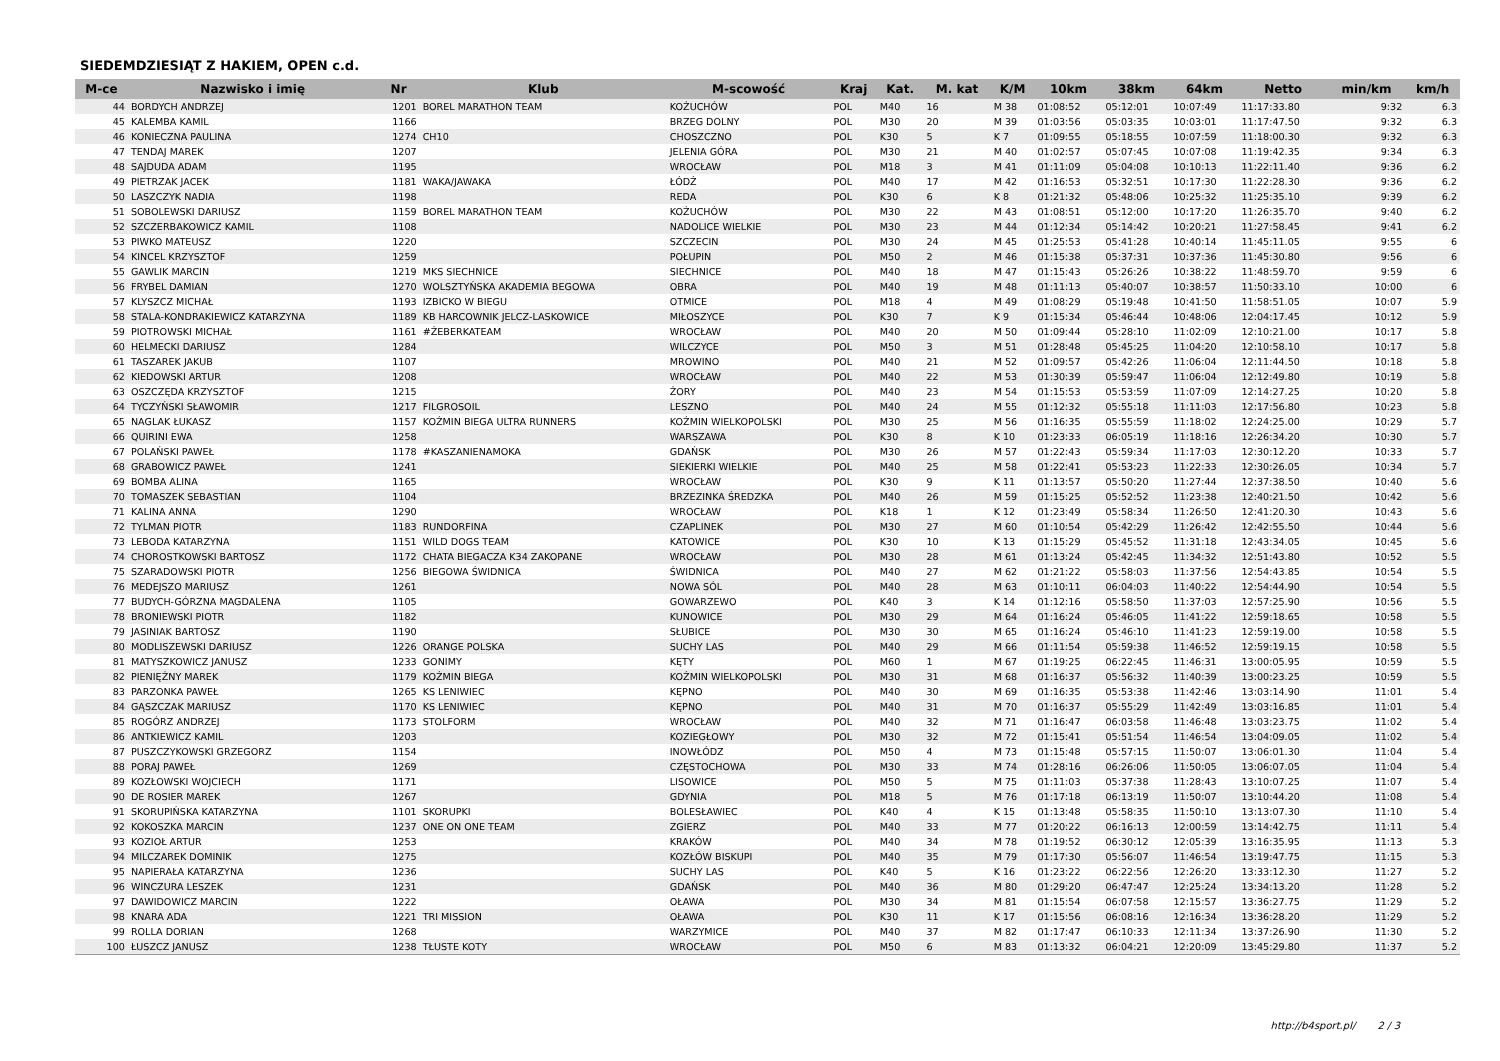SIEDEMDZIESIĄT Z HAKIEM, OPEN c.d.
| M-ce | Nazwisko i imię | Nr | Klub | M-scowość | Kraj | Kat. | M. kat | K/M | 10km | 38km | 64km | Netto | min/km | km/h |
| --- | --- | --- | --- | --- | --- | --- | --- | --- | --- | --- | --- | --- | --- | --- |
| 44 | BORDYCH ANDRZEJ | 1201 | BOREL MARATHON TEAM | KOŻUCHÓW | POL | M40 | 16 | M 38 | 01:08:52 | 05:12:01 | 10:07:49 | 11:17:33.80 | 9:32 | 6.3 |
| 45 | KALEMBA KAMIL | 1166 | | BRZEG DOLNY | POL | M30 | 20 | M 39 | 01:03:56 | 05:03:35 | 10:03:01 | 11:17:47.50 | 9:32 | 6.3 |
| 46 | KONIECZNA PAULINA | 1274 | CH10 | CHOSZCZNO | POL | K30 | 5 | K 7 | 01:09:55 | 05:18:55 | 10:07:59 | 11:18:00.30 | 9:32 | 6.3 |
| 47 | TENDAJ MAREK | 1207 | | JELENIA GÓRA | POL | M30 | 21 | M 40 | 01:02:57 | 05:07:45 | 10:07:08 | 11:19:42.35 | 9:34 | 6.3 |
| 48 | SAJDUDA ADAM | 1195 | | WROCŁAW | POL | M18 | 3 | M 41 | 01:11:09 | 05:04:08 | 10:10:13 | 11:22:11.40 | 9:36 | 6.2 |
| 49 | PIETRZAK JACEK | 1181 | WAKA/JAWAKA | ŁÓDŹ | POL | M40 | 17 | M 42 | 01:16:53 | 05:32:51 | 10:17:30 | 11:22:28.30 | 9:36 | 6.2 |
| 50 | LASZCZYK NADIA | 1198 | | REDA | POL | K30 | 6 | K 8 | 01:21:32 | 05:48:06 | 10:25:32 | 11:25:35.10 | 9:39 | 6.2 |
| 51 | SOBOLEWSKI DARIUSZ | 1159 | BOREL MARATHON TEAM | KOŻUCHÓW | POL | M30 | 22 | M 43 | 01:08:51 | 05:12:00 | 10:17:20 | 11:26:35.70 | 9:40 | 6.2 |
| 52 | SZCZERBAKOWICZ KAMIL | 1108 | | NADOLICE WIELKIE | POL | M30 | 23 | M 44 | 01:12:34 | 05:14:42 | 10:20:21 | 11:27:58.45 | 9:41 | 6.2 |
| 53 | PIWKO MATEUSZ | 1220 | | SZCZECIN | POL | M30 | 24 | M 45 | 01:25:53 | 05:41:28 | 10:40:14 | 11:45:11.05 | 9:55 | 6 |
| 54 | KINCEL KRZYSZTOF | 1259 | | POŁUPIN | POL | M50 | 2 | M 46 | 01:15:38 | 05:37:31 | 10:37:36 | 11:45:30.80 | 9:56 | 6 |
| 55 | GAWLIK MARCIN | 1219 | MKS SIECHNICE | SIECHNICE | POL | M40 | 18 | M 47 | 01:15:43 | 05:26:26 | 10:38:22 | 11:48:59.70 | 9:59 | 6 |
| 56 | FRYBEL DAMIAN | 1270 | WOLSZTYŃSKA AKADEMIA BEGOWA | OBRA | POL | M40 | 19 | M 48 | 01:11:13 | 05:40:07 | 10:38:57 | 11:50:33.10 | 10:00 | 6 |
| 57 | KLYSZCZ MICHAŁ | 1193 | IZBICKO W BIEGU | OTMICE | POL | M18 | 4 | M 49 | 01:08:29 | 05:19:48 | 10:41:50 | 11:58:51.05 | 10:07 | 5.9 |
| 58 | STALA-KONDRAKIEWICZ KATARZYNA | 1189 | KB HARCOWNIK JELCZ-LASKOWICE | MIŁOSZYCE | POL | K30 | 7 | K 9 | 01:15:34 | 05:46:44 | 10:48:06 | 12:04:17.45 | 10:12 | 5.9 |
| 59 | PIOTROWSKI MICHAŁ | 1161 | #ŻEBERKATEAM | WROCŁAW | POL | M40 | 20 | M 50 | 01:09:44 | 05:28:10 | 11:02:09 | 12:10:21.00 | 10:17 | 5.8 |
| 60 | HELMECKI DARIUSZ | 1284 | | WILCZYCE | POL | M50 | 3 | M 51 | 01:28:48 | 05:45:25 | 11:04:20 | 12:10:58.10 | 10:17 | 5.8 |
| 61 | TASZAREK JAKUB | 1107 | | MROWINO | POL | M40 | 21 | M 52 | 01:09:57 | 05:42:26 | 11:06:04 | 12:11:44.50 | 10:18 | 5.8 |
| 62 | KIEDOWSKI ARTUR | 1208 | | WROCŁAW | POL | M40 | 22 | M 53 | 01:30:39 | 05:59:47 | 11:06:04 | 12:12:49.80 | 10:19 | 5.8 |
| 63 | OSZCZĘDA KRZYSZTOF | 1215 | | ŻORY | POL | M40 | 23 | M 54 | 01:15:53 | 05:53:59 | 11:07:09 | 12:14:27.25 | 10:20 | 5.8 |
| 64 | TYCZYŃSKI SŁAWOMIR | 1217 | FILGROSOIL | LESZNO | POL | M40 | 24 | M 55 | 01:12:32 | 05:55:18 | 11:11:03 | 12:17:56.80 | 10:23 | 5.8 |
| 65 | NAGLAK ŁUKASZ | 1157 | KOŹMIN BIEGA ULTRA RUNNERS | KOŹMIN WIELKOPOLSKI | POL | M30 | 25 | M 56 | 01:16:35 | 05:55:59 | 11:18:02 | 12:24:25.00 | 10:29 | 5.7 |
| 66 | QUIRINI EWA | 1258 | | WARSZAWA | POL | K30 | 8 | K 10 | 01:23:33 | 06:05:19 | 11:18:16 | 12:26:34.20 | 10:30 | 5.7 |
| 67 | POLAŃSKI PAWEŁ | 1178 | #KASZANIENAMOKA | GDAŃSK | POL | M30 | 26 | M 57 | 01:22:43 | 05:59:34 | 11:17:03 | 12:30:12.20 | 10:33 | 5.7 |
| 68 | GRABOWICZ PAWEŁ | 1241 | | SIEKIERKI WIELKIE | POL | M40 | 25 | M 58 | 01:22:41 | 05:53:23 | 11:22:33 | 12:30:26.05 | 10:34 | 5.7 |
| 69 | BOMBA ALINA | 1165 | | WROCŁAW | POL | K30 | 9 | K 11 | 01:13:57 | 05:50:20 | 11:27:44 | 12:37:38.50 | 10:40 | 5.6 |
| 70 | TOMASZEK SEBASTIAN | 1104 | | BRZEZINKA ŚREDZKA | POL | M40 | 26 | M 59 | 01:15:25 | 05:52:52 | 11:23:38 | 12:40:21.50 | 10:42 | 5.6 |
| 71 | KALINA ANNA | 1290 | | WROCŁAW | POL | K18 | 1 | K 12 | 01:23:49 | 05:58:34 | 11:26:50 | 12:41:20.30 | 10:43 | 5.6 |
| 72 | TYLMAN PIOTR | 1183 | RUNDORFINA | CZAPLINEK | POL | M30 | 27 | M 60 | 01:10:54 | 05:42:29 | 11:26:42 | 12:42:55.50 | 10:44 | 5.6 |
| 73 | LEBODA KATARZYNA | 1151 | WILD DOGS TEAM | KATOWICE | POL | K30 | 10 | K 13 | 01:15:29 | 05:45:52 | 11:31:18 | 12:43:34.05 | 10:45 | 5.6 |
| 74 | CHOROSTKOWSKI BARTOSZ | 1172 | CHATA BIEGACZA K34 ZAKOPANE | WROCŁAW | POL | M30 | 28 | M 61 | 01:13:24 | 05:42:45 | 11:34:32 | 12:51:43.80 | 10:52 | 5.5 |
| 75 | SZARADOWSKI PIOTR | 1256 | BIEGOWA ŚWIDNICA | ŚWIDNICA | POL | M40 | 27 | M 62 | 01:21:22 | 05:58:03 | 11:37:56 | 12:54:43.85 | 10:54 | 5.5 |
| 76 | MEDEJSZO MARIUSZ | 1261 | | NOWA SÓL | POL | M40 | 28 | M 63 | 01:10:11 | 06:04:03 | 11:40:22 | 12:54:44.90 | 10:54 | 5.5 |
| 77 | BUDYCH-GÓRZNA MAGDALENA | 1105 | | GOWARZEWO | POL | K40 | 3 | K 14 | 01:12:16 | 05:58:50 | 11:37:03 | 12:57:25.90 | 10:56 | 5.5 |
| 78 | BRONIEWSKI PIOTR | 1182 | | KUNOWICE | POL | M30 | 29 | M 64 | 01:16:24 | 05:46:05 | 11:41:22 | 12:59:18.65 | 10:58 | 5.5 |
| 79 | JASINIAK BARTOSZ | 1190 | | SŁUBICE | POL | M30 | 30 | M 65 | 01:16:24 | 05:46:10 | 11:41:23 | 12:59:19.00 | 10:58 | 5.5 |
| 80 | MODLISZEWSKI DARIUSZ | 1226 | ORANGE POLSKA | SUCHY LAS | POL | M40 | 29 | M 66 | 01:11:54 | 05:59:38 | 11:46:52 | 12:59:19.15 | 10:58 | 5.5 |
| 81 | MATYSZKOWICZ JANUSZ | 1233 | GONIMY | KĘTY | POL | M60 | 1 | M 67 | 01:19:25 | 06:22:45 | 11:46:31 | 13:00:05.95 | 10:59 | 5.5 |
| 82 | PIENIĘŻNY MAREK | 1179 | KOŹMIN BIEGA | KOŹMIN WIELKOPOLSKI | POL | M30 | 31 | M 68 | 01:16:37 | 05:56:32 | 11:40:39 | 13:00:23.25 | 10:59 | 5.5 |
| 83 | PARZONKA PAWEŁ | 1265 | KS LENIWIEC | KĘPNO | POL | M40 | 30 | M 69 | 01:16:35 | 05:53:38 | 11:42:46 | 13:03:14.90 | 11:01 | 5.4 |
| 84 | GĄSZCZAK MARIUSZ | 1170 | KS LENIWIEC | KĘPNO | POL | M40 | 31 | M 70 | 01:16:37 | 05:55:29 | 11:42:49 | 13:03:16.85 | 11:01 | 5.4 |
| 85 | ROGÓRZ ANDRZEJ | 1173 | STOLFORM | WROCŁAW | POL | M40 | 32 | M 71 | 01:16:47 | 06:03:58 | 11:46:48 | 13:03:23.75 | 11:02 | 5.4 |
| 86 | ANTKIEWICZ KAMIL | 1203 | | KOZIEGŁOWY | POL | M30 | 32 | M 72 | 01:15:41 | 05:51:54 | 11:46:54 | 13:04:09.05 | 11:02 | 5.4 |
| 87 | PUSZCZYKOWSKI GRZEGORZ | 1154 | | INOWŁÓDZ | POL | M50 | 4 | M 73 | 01:15:48 | 05:57:15 | 11:50:07 | 13:06:01.30 | 11:04 | 5.4 |
| 88 | PORAJ PAWEŁ | 1269 | | CZĘSTOCHOWA | POL | M30 | 33 | M 74 | 01:28:16 | 06:26:06 | 11:50:05 | 13:06:07.05 | 11:04 | 5.4 |
| 89 | KOZŁOWSKI WOJCIECH | 1171 | | LISOWICE | POL | M50 | 5 | M 75 | 01:11:03 | 05:37:38 | 11:28:43 | 13:10:07.25 | 11:07 | 5.4 |
| 90 | DE ROSIER MAREK | 1267 | | GDYNIA | POL | M18 | 5 | M 76 | 01:17:18 | 06:13:19 | 11:50:07 | 13:10:44.20 | 11:08 | 5.4 |
| 91 | SKORUPIŃSKA KATARZYNA | 1101 | SKORUPKI | BOLESŁAWIEC | POL | K40 | 4 | K 15 | 01:13:48 | 05:58:35 | 11:50:10 | 13:13:07.30 | 11:10 | 5.4 |
| 92 | KOKOSZKA MARCIN | 1237 | ONE ON ONE TEAM | ZGIERZ | POL | M40 | 33 | M 77 | 01:20:22 | 06:16:13 | 12:00:59 | 13:14:42.75 | 11:11 | 5.4 |
| 93 | KOZIOŁ ARTUR | 1253 | | KRAKÓW | POL | M40 | 34 | M 78 | 01:19:52 | 06:30:12 | 12:05:39 | 13:16:35.95 | 11:13 | 5.3 |
| 94 | MILCZAREK DOMINIK | 1275 | | KOZŁÓW BISKUPI | POL | M40 | 35 | M 79 | 01:17:30 | 05:56:07 | 11:46:54 | 13:19:47.75 | 11:15 | 5.3 |
| 95 | NAPIERAŁA KATARZYNA | 1236 | | SUCHY LAS | POL | K40 | 5 | K 16 | 01:23:22 | 06:22:56 | 12:26:20 | 13:33:12.30 | 11:27 | 5.2 |
| 96 | WINCZURA LESZEK | 1231 | | GDAŃSK | POL | M40 | 36 | M 80 | 01:29:20 | 06:47:47 | 12:25:24 | 13:34:13.20 | 11:28 | 5.2 |
| 97 | DAWIDOWICZ MARCIN | 1222 | | OŁAWA | POL | M30 | 34 | M 81 | 01:15:54 | 06:07:58 | 12:15:57 | 13:36:27.75 | 11:29 | 5.2 |
| 98 | KNARA ADA | 1221 | TRI MISSION | OŁAWA | POL | K30 | 11 | K 17 | 01:15:56 | 06:08:16 | 12:16:34 | 13:36:28.20 | 11:29 | 5.2 |
| 99 | ROLLA DORIAN | 1268 | | WARZYMICE | POL | M40 | 37 | M 82 | 01:17:47 | 06:10:33 | 12:11:34 | 13:37:26.90 | 11:30 | 5.2 |
| 100 | ŁUSZCZ JANUSZ | 1238 | TŁUSTE KOTY | WROCŁAW | POL | M50 | 6 | M 83 | 01:13:32 | 06:04:21 | 12:20:09 | 13:45:29.80 | 11:37 | 5.2 |
http://b4sport.pl/ 2 / 3